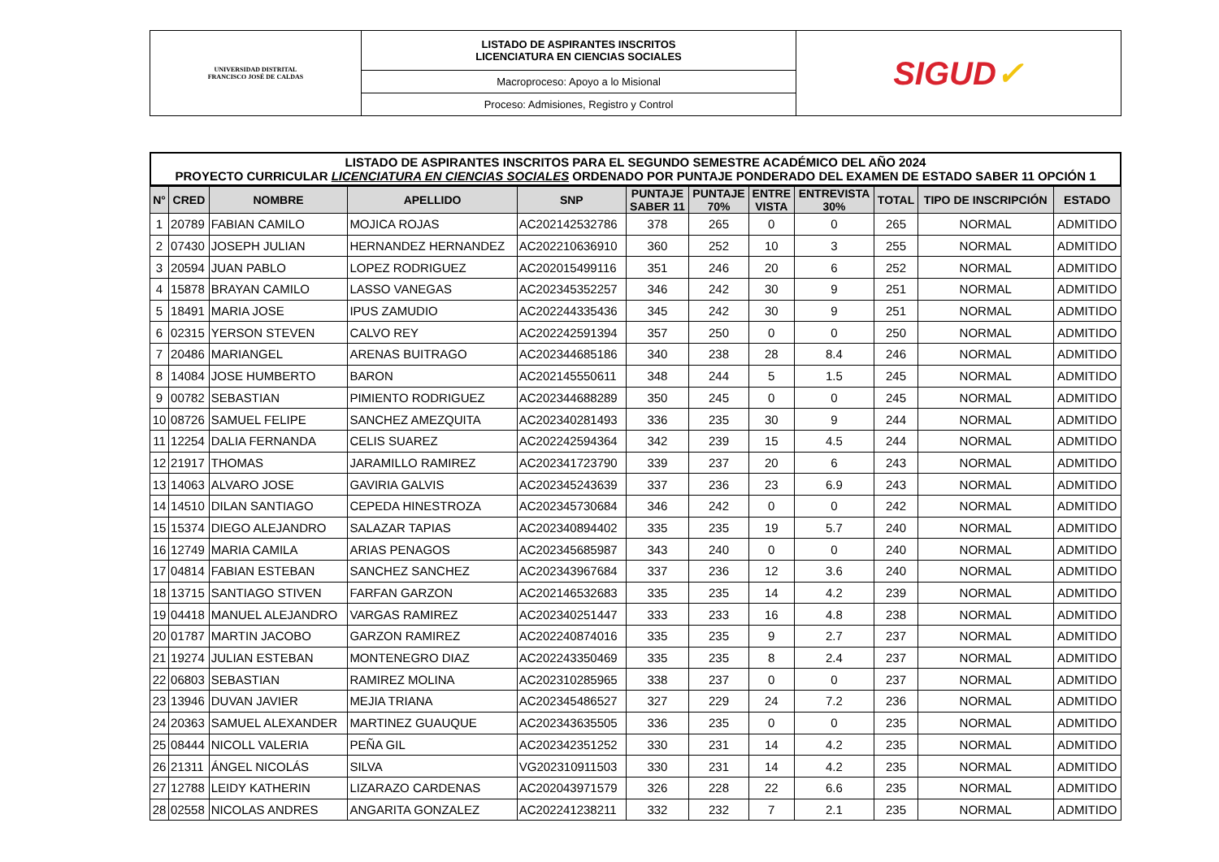| UNIVERSIDAD DISTRITAL FRANCISCO JOSÉ DE CALDAS | LISTADO DE ASPIRANTES INSCRITOS LICENCIATURA EN CIENCIAS SOCIALES | SIGUD ✓ |
| | Macroproceso: Apoyo a lo Misional | |
| | Proceso: Admisiones, Registro y Control | |
LISTADO DE ASPIRANTES INSCRITOS PARA EL SEGUNDO SEMESTRE ACADÉMICO DEL AÑO 2024
PROYECTO CURRICULAR LICENCIATURA EN CIENCIAS SOCIALES ORDENADO POR PUNTAJE PONDERADO DEL EXAMEN DE ESTADO SABER 11 OPCIÓN 1
| N° | CRED | NOMBRE | APELLIDO | SNP | PUNTAJE SABER 11 | PUNTAJE 70% | ENTRE VISTA | ENTREVISTA 30% | TOTAL | TIPO DE INSCRIPCIÓN | ESTADO |
| --- | --- | --- | --- | --- | --- | --- | --- | --- | --- | --- | --- |
| 1 | 20789 | FABIAN CAMILO | MOJICA ROJAS | AC202142532786 | 378 | 265 | 0 | 0 | 265 | NORMAL | ADMITIDO |
| 2 | 07430 | JOSEPH JULIAN | HERNANDEZ HERNANDEZ | AC202210636910 | 360 | 252 | 10 | 3 | 255 | NORMAL | ADMITIDO |
| 3 | 20594 | JUAN PABLO | LOPEZ RODRIGUEZ | AC202015499116 | 351 | 246 | 20 | 6 | 252 | NORMAL | ADMITIDO |
| 4 | 15878 | BRAYAN CAMILO | LASSO VANEGAS | AC202345352257 | 346 | 242 | 30 | 9 | 251 | NORMAL | ADMITIDO |
| 5 | 18491 | MARIA JOSE | IPUS ZAMUDIO | AC202244335436 | 345 | 242 | 30 | 9 | 251 | NORMAL | ADMITIDO |
| 6 | 02315 | YERSON STEVEN | CALVO REY | AC202242591394 | 357 | 250 | 0 | 0 | 250 | NORMAL | ADMITIDO |
| 7 | 20486 | MARIANGEL | ARENAS BUITRAGO | AC202344685186 | 340 | 238 | 28 | 8.4 | 246 | NORMAL | ADMITIDO |
| 8 | 14084 | JOSE HUMBERTO | BARON | AC202145550611 | 348 | 244 | 5 | 1.5 | 245 | NORMAL | ADMITIDO |
| 9 | 00782 | SEBASTIAN | PIMIENTO RODRIGUEZ | AC202344688289 | 350 | 245 | 0 | 0 | 245 | NORMAL | ADMITIDO |
| 10 | 08726 | SAMUEL FELIPE | SANCHEZ AMEZQUITA | AC202340281493 | 336 | 235 | 30 | 9 | 244 | NORMAL | ADMITIDO |
| 11 | 12254 | DALIA FERNANDA | CELIS SUAREZ | AC202242594364 | 342 | 239 | 15 | 4.5 | 244 | NORMAL | ADMITIDO |
| 12 | 21917 | THOMAS | JARAMILLO RAMIREZ | AC202341723790 | 339 | 237 | 20 | 6 | 243 | NORMAL | ADMITIDO |
| 13 | 14063 | ALVARO JOSE | GAVIRIA GALVIS | AC202345243639 | 337 | 236 | 23 | 6.9 | 243 | NORMAL | ADMITIDO |
| 14 | 14510 | DILAN SANTIAGO | CEPEDA HINESTROZA | AC202345730684 | 346 | 242 | 0 | 0 | 242 | NORMAL | ADMITIDO |
| 15 | 15374 | DIEGO ALEJANDRO | SALAZAR TAPIAS | AC202340894402 | 335 | 235 | 19 | 5.7 | 240 | NORMAL | ADMITIDO |
| 16 | 12749 | MARIA CAMILA | ARIAS PENAGOS | AC202345685987 | 343 | 240 | 0 | 0 | 240 | NORMAL | ADMITIDO |
| 17 | 04814 | FABIAN ESTEBAN | SANCHEZ SANCHEZ | AC202343967684 | 337 | 236 | 12 | 3.6 | 240 | NORMAL | ADMITIDO |
| 18 | 13715 | SANTIAGO STIVEN | FARFAN GARZON | AC202146532683 | 335 | 235 | 14 | 4.2 | 239 | NORMAL | ADMITIDO |
| 19 | 04418 | MANUEL ALEJANDRO | VARGAS RAMIREZ | AC202340251447 | 333 | 233 | 16 | 4.8 | 238 | NORMAL | ADMITIDO |
| 20 | 01787 | MARTIN JACOBO | GARZON RAMIREZ | AC202240874016 | 335 | 235 | 9 | 2.7 | 237 | NORMAL | ADMITIDO |
| 21 | 19274 | JULIAN ESTEBAN | MONTENEGRO DIAZ | AC202243350469 | 335 | 235 | 8 | 2.4 | 237 | NORMAL | ADMITIDO |
| 22 | 06803 | SEBASTIAN | RAMIREZ MOLINA | AC202310285965 | 338 | 237 | 0 | 0 | 237 | NORMAL | ADMITIDO |
| 23 | 13946 | DUVAN JAVIER | MEJIA TRIANA | AC202345486527 | 327 | 229 | 24 | 7.2 | 236 | NORMAL | ADMITIDO |
| 24 | 20363 | SAMUEL ALEXANDER | MARTINEZ GUAUQUE | AC202343635505 | 336 | 235 | 0 | 0 | 235 | NORMAL | ADMITIDO |
| 25 | 08444 | NICOLL VALERIA | PEÑA GIL | AC202342351252 | 330 | 231 | 14 | 4.2 | 235 | NORMAL | ADMITIDO |
| 26 | 21311 | ÁNGEL NICOLÁS | SILVA | VG202310911503 | 330 | 231 | 14 | 4.2 | 235 | NORMAL | ADMITIDO |
| 27 | 12788 | LEIDY KATHERIN | LIZARAZO CARDENAS | AC202043971579 | 326 | 228 | 22 | 6.6 | 235 | NORMAL | ADMITIDO |
| 28 | 02558 | NICOLAS ANDRES | ANGARITA GONZALEZ | AC202241238211 | 332 | 232 | 7 | 2.1 | 235 | NORMAL | ADMITIDO |